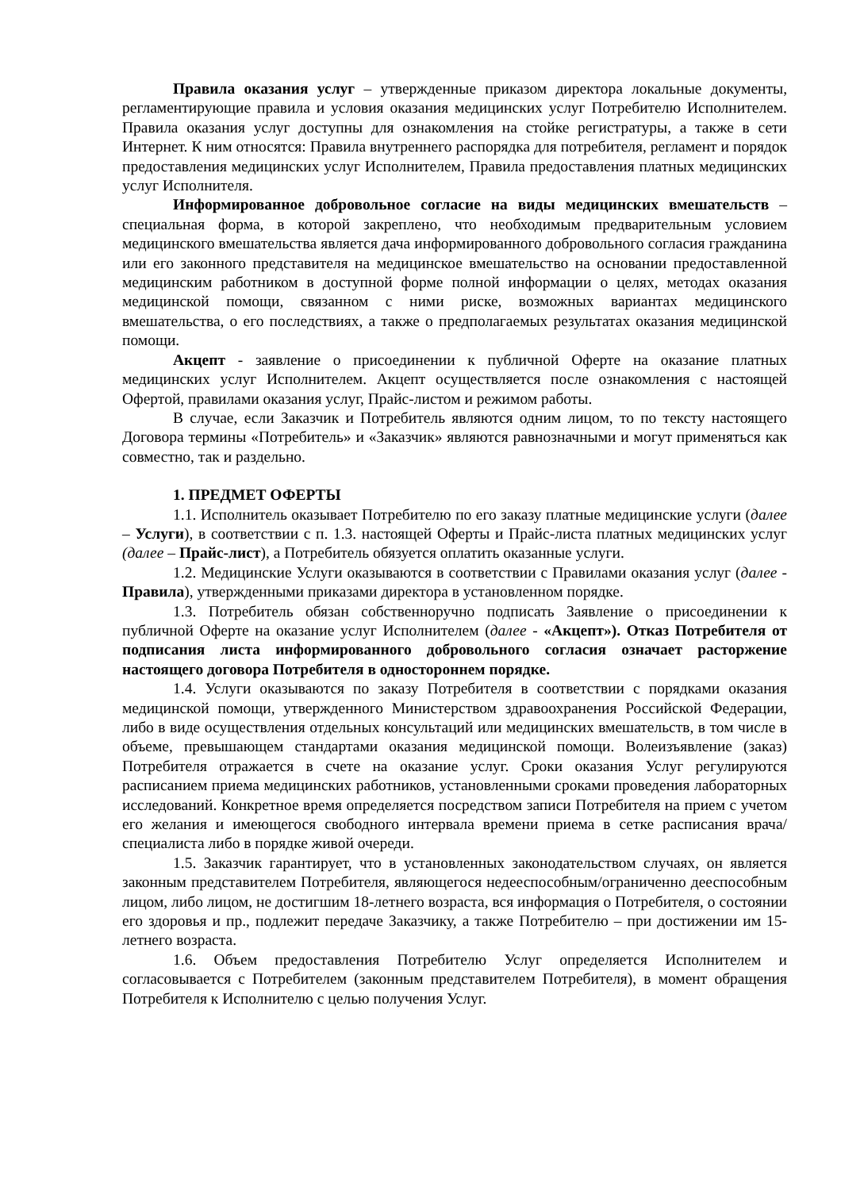Правила оказания услуг – утвержденные приказом директора локальные документы, регламентирующие правила и условия оказания медицинских услуг Потребителю Исполнителем. Правила оказания услуг доступны для ознакомления на стойке регистратуры, а также в сети Интернет. К ним относятся: Правила внутреннего распорядка для потребителя, регламент и порядок предоставления медицинских услуг Исполнителем, Правила предоставления платных медицинских услуг Исполнителя.
Информированное добровольное согласие на виды медицинских вмешательств – специальная форма, в которой закреплено, что необходимым предварительным условием медицинского вмешательства является дача информированного добровольного согласия гражданина или его законного представителя на медицинское вмешательство на основании предоставленной медицинским работником в доступной форме полной информации о целях, методах оказания медицинской помощи, связанном с ними риске, возможных вариантах медицинского вмешательства, о его последствиях, а также о предполагаемых результатах оказания медицинской помощи.
Акцепт - заявление о присоединении к публичной Оферте на оказание платных медицинских услуг Исполнителем. Акцепт осуществляется после ознакомления с настоящей Офертой, правилами оказания услуг, Прайс-листом и режимом работы.
В случае, если Заказчик и Потребитель являются одним лицом, то по тексту настоящего Договора термины «Потребитель» и «Заказчик» являются равнозначными и могут применяться как совместно, так и раздельно.
1. ПРЕДМЕТ ОФЕРТЫ
1.1. Исполнитель оказывает Потребителю по его заказу платные медицинские услуги (далее – Услуги), в соответствии с п. 1.3. настоящей Оферты и Прайс-листа платных медицинских услуг (далее – Прайс-лист), а Потребитель обязуется оплатить оказанные услуги.
1.2. Медицинские Услуги оказываются в соответствии с Правилами оказания услуг (далее - Правила), утвержденными приказами директора в установленном порядке.
1.3. Потребитель обязан собственноручно подписать Заявление о присоединении к публичной Оферте на оказание услуг Исполнителем (далее - «Акцепт»). Отказ Потребителя от подписания листа информированного добровольного согласия означает расторжение настоящего договора Потребителя в одностороннем порядке.
1.4. Услуги оказываются по заказу Потребителя в соответствии с порядками оказания медицинской помощи, утвержденного Министерством здравоохранения Российской Федерации, либо в виде осуществления отдельных консультаций или медицинских вмешательств, в том числе в объеме, превышающем стандартами оказания медицинской помощи. Волеизъявление (заказ) Потребителя отражается в счете на оказание услуг. Сроки оказания Услуг регулируются расписанием приема медицинских работников, установленными сроками проведения лабораторных исследований. Конкретное время определяется посредством записи Потребителя на прием с учетом его желания и имеющегося свободного интервала времени приема в сетке расписания врача/специалиста либо в порядке живой очереди.
1.5. Заказчик гарантирует, что в установленных законодательством случаях, он является законным представителем Потребителя, являющегося недееспособным/ограниченно дееспособным лицом, либо лицом, не достигшим 18-летнего возраста, вся информация о Потребителя, о состоянии его здоровья и пр., подлежит передаче Заказчику, а также Потребителю – при достижении им 15-летнего возраста.
1.6. Объем предоставления Потребителю Услуг определяется Исполнителем и согласовывается с Потребителем (законным представителем Потребителя), в момент обращения Потребителя к Исполнителю с целью получения Услуг.